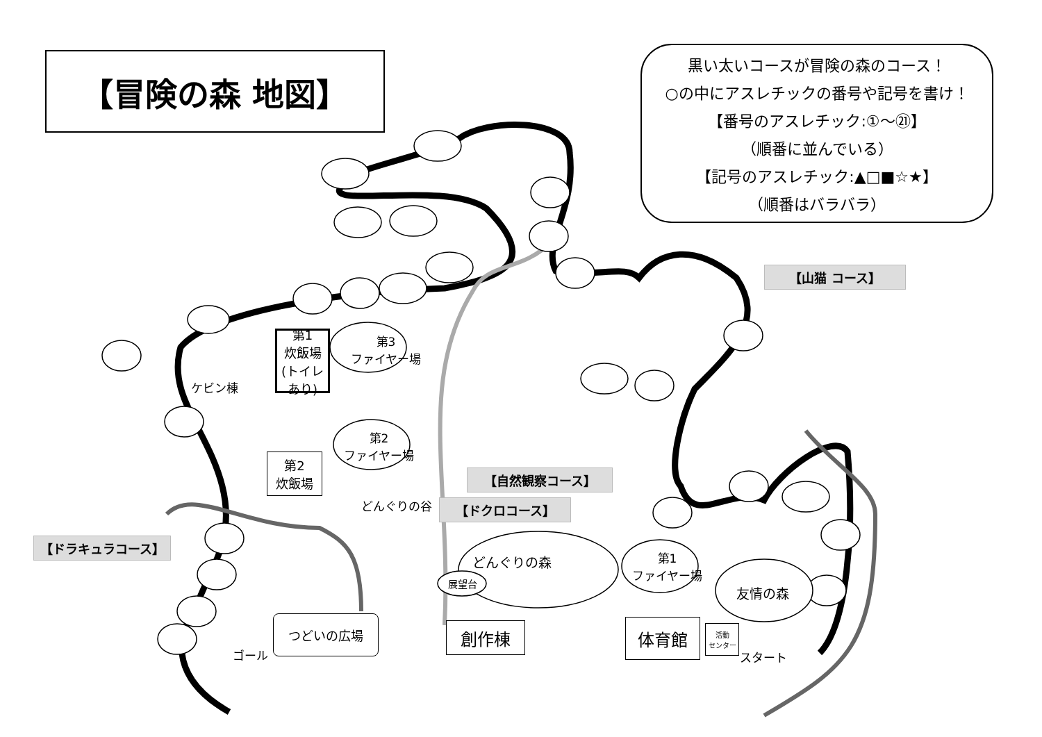【冒険の森 地図】
黒い太いコースが冒険の森のコース！
○の中にアスレチックの番号や記号を書け！
【番号のアスレチック:①～㉑】
（順番に並んでいる）
【記号のアスレチック:▲□■☆★】
（順番はバラバラ）
【山猫 コース】
【自然観察コース】
【ドクロコース】
【ドラキュラコース】
第1
炊飯場
(トイレあり)
第2
炊飯場
第3
ファイヤー場
第2
ファイヤー場
ケビン棟
どんぐりの谷
どんぐりの森
展望台
第1
ファイヤー場
友情の森
つどいの広場 創作棟 体育館
活動
センター
ゴール スタート